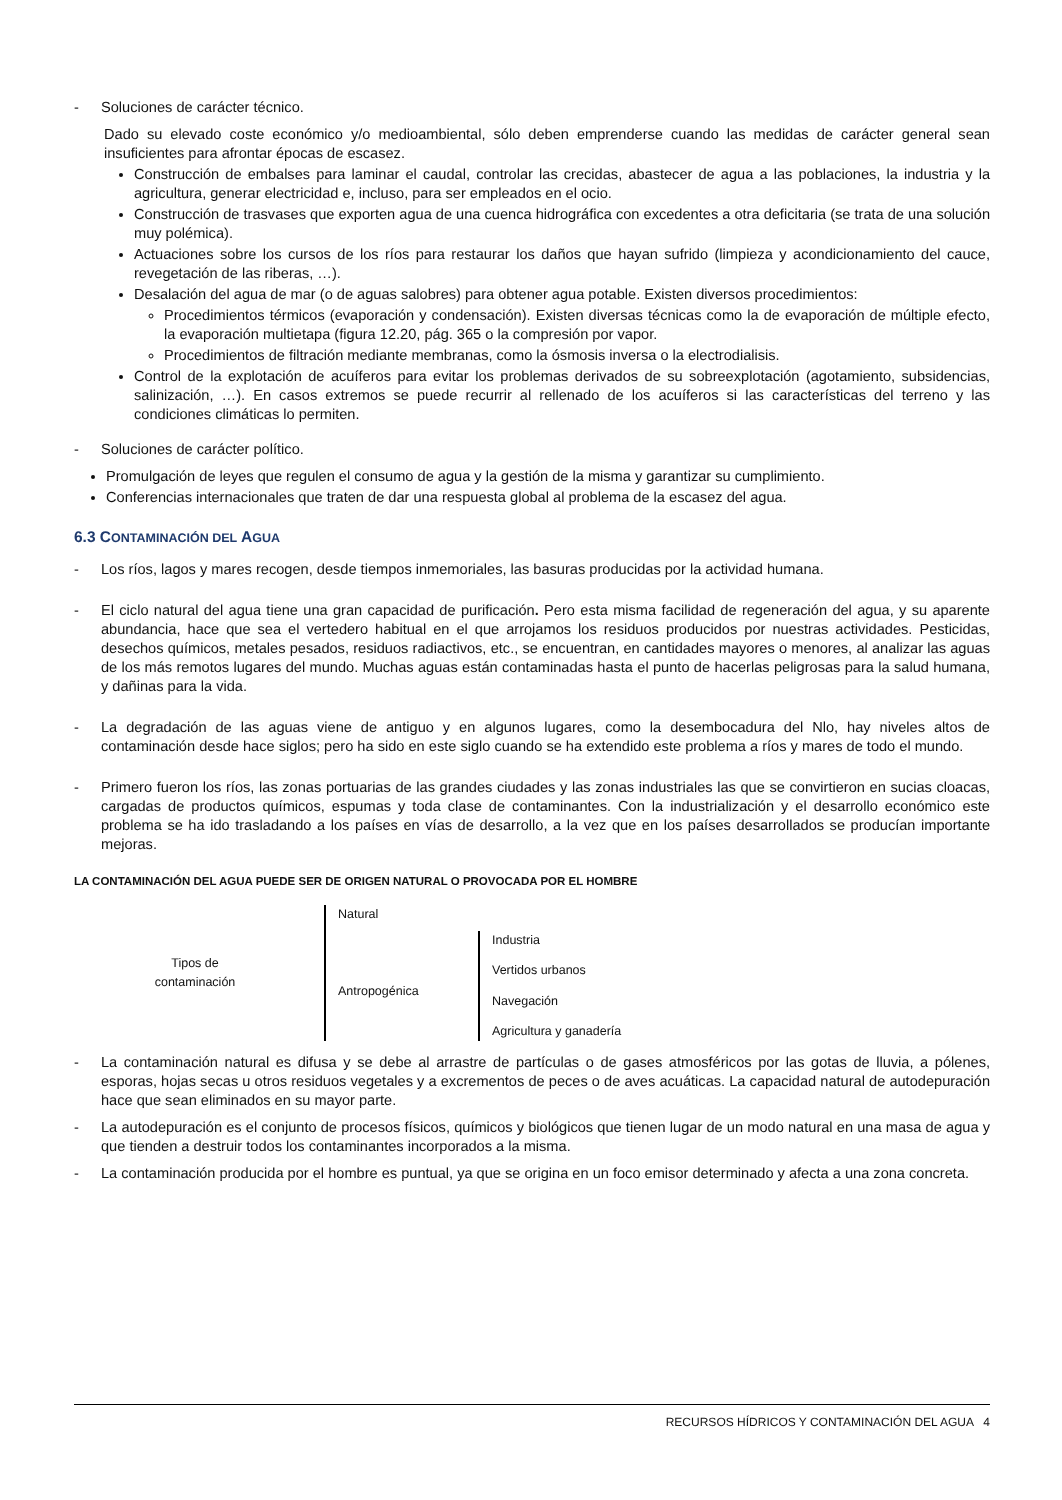- Soluciones de carácter técnico.
Dado su elevado coste económico y/o medioambiental, sólo deben emprenderse cuando las medidas de carácter general sean insuficientes para afrontar épocas de escasez.
Construcción de embalses para laminar el caudal, controlar las crecidas, abastecer de agua a las poblaciones, la industria y la agricultura, generar electricidad e, incluso, para ser empleados en el ocio.
Construcción de trasvases que exporten agua de una cuenca hidrográfica con excedentes a otra deficitaria (se trata de una solución muy polémica).
Actuaciones sobre los cursos de los ríos para restaurar los daños que hayan sufrido (limpieza y acondicionamiento del cauce, revegetación de las riberas, …).
Desalación del agua de mar (o de aguas salobres) para obtener agua potable. Existen diversos procedimientos:
Procedimientos térmicos (evaporación y condensación). Existen diversas técnicas como la de evaporación de múltiple efecto, la evaporación multietapa (figura 12.20, pág. 365 o la compresión por vapor.
Procedimientos de filtración mediante membranas, como la ósmosis inversa o la electrodialisis.
Control de la explotación de acuíferos para evitar los problemas derivados de su sobreexplotación (agotamiento, subsidencias, salinización, …). En casos extremos se puede recurrir al rellenado de los acuíferos si las características del terreno y las condiciones climáticas lo permiten.
- Soluciones de carácter político.
Promulgación de leyes que regulen el consumo de agua y la gestión de la misma y garantizar su cumplimiento.
Conferencias internacionales que traten de dar una respuesta global al problema de la escasez del agua.
6.3 CONTAMINACIÓN DEL AGUA
- Los ríos, lagos y mares recogen, desde tiempos inmemoriales, las basuras producidas por la actividad humana.
- El ciclo natural del agua tiene una gran capacidad de purificación. Pero esta misma facilidad de regeneración del agua, y su aparente abundancia, hace que sea el vertedero habitual en el que arrojamos los residuos producidos por nuestras actividades. Pesticidas, desechos químicos, metales pesados, residuos radiactivos, etc., se encuentran, en cantidades mayores o menores, al analizar las aguas de los más remotos lugares del mundo. Muchas aguas están contaminadas hasta el punto de hacerlas peligrosas para la salud humana, y dañinas para la vida.
- La degradación de las aguas viene de antiguo y en algunos lugares, como la desembocadura del Nlo, hay niveles altos de contaminación desde hace siglos; pero ha sido en este siglo cuando se ha extendido este problema a ríos y mares de todo el mundo.
- Primero fueron los ríos, las zonas portuarias de las grandes ciudades y las zonas industriales las que se convirtieron en sucias cloacas, cargadas de productos químicos, espumas y toda clase de contaminantes. Con la industrialización y el desarrollo económico este problema se ha ido trasladando a los países en vías de desarrollo, a la vez que en los países desarrollados se producían importante mejoras.
LA CONTAMINACIÓN DEL AGUA PUEDE SER DE ORIGEN NATURAL O PROVOCADA POR EL HOMBRE
Tipos de
contaminación
Natural
Antropogénica
Industria
Vertidos urbanos
Navegación
Agricultura y ganadería
- La contaminación natural es difusa y se debe al arrastre de partículas o de gases atmosféricos por las gotas de lluvia, a pólenes, esporas, hojas secas u otros residuos vegetales y a excrementos de peces o de aves acuáticas. La capacidad natural de autodepuración hace que sean eliminados en su mayor parte.
- La autodepuración es el conjunto de procesos físicos, químicos y biológicos que tienen lugar de un modo natural en una masa de agua y que tienden a destruir todos los contaminantes incorporados a la misma.
- La contaminación producida por el hombre es puntual, ya que se origina en un foco emisor determinado y afecta a una zona concreta.
RECURSOS HÍDRICOS Y CONTAMINACIÓN DEL AGUA 4